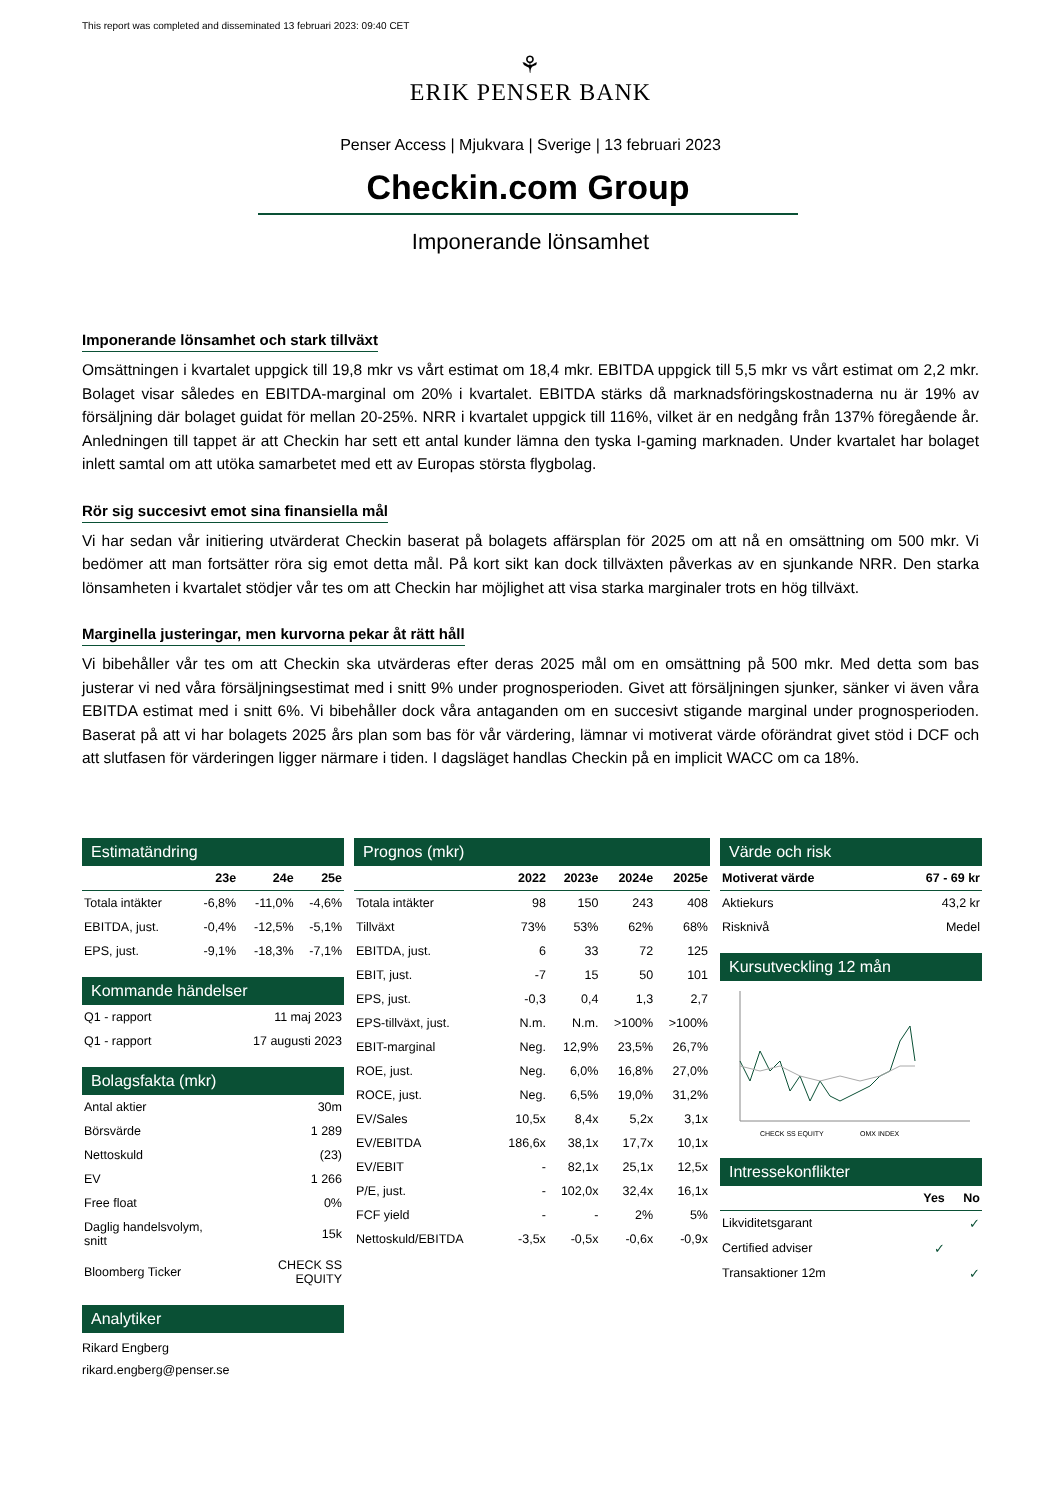This report was completed and disseminated 13 februari 2023: 09:40 CET
⚘
ERIK PENSER BANK
Penser Access | Mjukvara | Sverige | 13 februari 2023
Checkin.com Group
Imponerande lönsamhet
Imponerande lönsamhet och stark tillväxt
Omsättningen i kvartalet uppgick till 19,8 mkr vs vårt estimat om 18,4 mkr. EBITDA uppgick till 5,5 mkr vs vårt estimat om 2,2 mkr. Bolaget visar således en EBITDA-marginal om 20% i kvartalet. EBITDA stärks då marknadsföringskostnaderna nu är 19% av försäljning där bolaget guidat för mellan 20-25%. NRR i kvartalet uppgick till 116%, vilket är en nedgång från 137% föregående år. Anledningen till tappet är att Checkin har sett ett antal kunder lämna den tyska I-gaming marknaden. Under kvartalet har bolaget inlett samtal om att utöka samarbetet med ett av Europas största flygbolag.
Rör sig succesivt emot sina finansiella mål
Vi har sedan vår initiering utvärderat Checkin baserat på bolagets affärsplan för 2025 om att nå en omsättning om 500 mkr. Vi bedömer att man fortsätter röra sig emot detta mål. På kort sikt kan dock tillväxten påverkas av en sjunkande NRR. Den starka lönsamheten i kvartalet stödjer vår tes om att Checkin har möjlighet att visa starka marginaler trots en hög tillväxt.
Marginella justeringar, men kurvorna pekar åt rätt håll
Vi bibehåller vår tes om att Checkin ska utvärderas efter deras 2025 mål om en omsättning på 500 mkr. Med detta som bas justerar vi ned våra försäljningsestimat med i snitt 9% under prognosperioden. Givet att försäljningen sjunker, sänker vi även våra EBITDA estimat med i snitt 6%. Vi bibehåller dock våra antaganden om en succesivt stigande marginal under prognosperioden. Baserat på att vi har bolagets 2025 års plan som bas för vår värdering, lämnar vi motiverat värde oförändrat givet stöd i DCF och att slutfasen för värderingen ligger närmare i tiden. I dagsläget handlas Checkin på en implicit WACC om ca 18%.
Estimatändring
| | 23e | 24e | 25e |
| --- | --- | --- | --- |
| Totala intäkter | -6,8% | -11,0% | -4,6% |
| EBITDA, just. | -0,4% | -12,5% | -5,1% |
| EPS, just. | -9,1% | -18,3% | -7,1% |
Kommande händelser
| Q1 - rapport | 11 maj 2023 |
| Q1 - rapport | 17 augusti 2023 |
Bolagsfakta (mkr)
| Antal aktier | 30m |
| Börsvärde | 1 289 |
| Nettoskuld | (23) |
| EV | 1 266 |
| Free float | 0% |
| Daglig handelsvolym, snitt | 15k |
| Bloomberg Ticker | CHECK SS EQUITY |
Analytiker
Rikard Engberg
rikard.engberg@penser.se
Prognos (mkr)
| | 2022 | 2023e | 2024e | 2025e |
| --- | --- | --- | --- | --- |
| Totala intäkter | 98 | 150 | 243 | 408 |
| Tillväxt | 73% | 53% | 62% | 68% |
| EBITDA, just. | 6 | 33 | 72 | 125 |
| EBIT, just. | -7 | 15 | 50 | 101 |
| EPS, just. | -0,3 | 0,4 | 1,3 | 2,7 |
| EPS-tillväxt, just. | N.m. | N.m. | >100% | >100% |
| EBIT-marginal | Neg. | 12,9% | 23,5% | 26,7% |
| ROE, just. | Neg. | 6,0% | 16,8% | 27,0% |
| ROCE, just. | Neg. | 6,5% | 19,0% | 31,2% |
| EV/Sales | 10,5x | 8,4x | 5,2x | 3,1x |
| EV/EBITDA | 186,6x | 38,1x | 17,7x | 10,1x |
| EV/EBIT | - | 82,1x | 25,1x | 12,5x |
| P/E, just. | - | 102,0x | 32,4x | 16,1x |
| FCF yield | - | - | 2% | 5% |
| Nettoskuld/EBITDA | -3,5x | -0,5x | -0,6x | -0,9x |
Värde och risk
| Motiverat värde | 67 - 69 kr |
| --- | --- |
| Aktiekurs | 43,2 kr |
| Risknivå | Medel |
Kursutveckling 12 mån
CHECK SS EQUITY
OMX INDEX
Intressekonflikter
| | Yes | No |
| --- | --- | --- |
| Likviditetsgarant | | ✓ |
| Certified adviser | ✓ | |
| Transaktioner 12m | | ✓ |